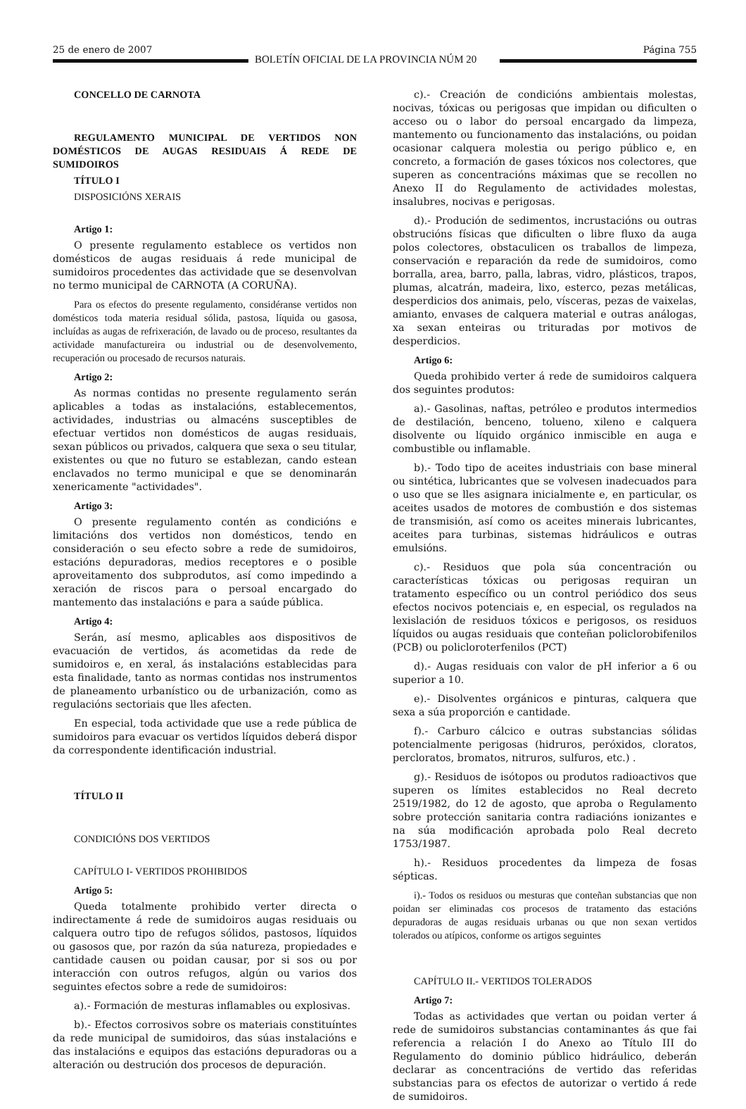25 de enero de 2007
BOLETÍN OFICIAL DE LA PROVINCIA NÚM 20
Página 755
CONCELLO DE CARNOTA
REGULAMENTO MUNICIPAL DE VERTIDOS NON DOMÉSTICOS DE AUGAS RESIDUAIS Á REDE DE SUMIDOIROS
TÍTULO I
DISPOSICIÓNS XERAIS
Artigo 1:
O presente regulamento establece os vertidos non domésticos de augas residuais á rede municipal de sumidoiros procedentes das actividade que se desenvolvan no termo municipal de CARNOTA (A CORUÑA).
Para os efectos do presente regulamento, considéranse vertidos non domésticos toda materia residual sólida, pastosa, líquida ou gasosa, incluídas as augas de refrixeración, de lavado ou de proceso, resultantes da actividade manufactureira ou industrial ou de desenvolvemento, recuperación ou procesado de recursos naturais.
Artigo 2:
As normas contidas no presente regulamento serán aplicables a todas as instalacións, establecementos, actividades, industrias ou almacéns susceptibles de efectuar vertidos non domésticos de augas residuais, sexan públicos ou privados, calquera que sexa o seu titular, existentes ou que no futuro se establezan, cando estean enclavados no termo municipal e que se denominarán xenericamente "actividades".
Artigo 3:
O presente regulamento contén as condicións e limitacións dos vertidos non domésticos, tendo en consideración o seu efecto sobre a rede de sumidoiros, estacións depuradoras, medios receptores e o posible aproveitamento dos subprodutos, así como impedindo a xeración de riscos para o persoal encargado do mantemento das instalacións e para a saúde pública.
Artigo 4:
Serán, así mesmo, aplicables aos dispositivos de evacuación de vertidos, ás acometidas da rede de sumidoiros e, en xeral, ás instalacións establecidas para esta finalidade, tanto as normas contidas nos instrumentos de planeamento urbanístico ou de urbanización, como as regulacións sectoriais que lles afecten.
En especial, toda actividade que use a rede pública de sumidoiros para evacuar os vertidos líquidos deberá dispor da correspondente identificación industrial.
TÍTULO II
CONDICIÓNS DOS VERTIDOS
CAPÍTULO I- VERTIDOS PROHIBIDOS
Artigo 5:
Queda totalmente prohibido verter directa o indirectamente á rede de sumidoiros augas residuais ou calquera outro tipo de refugos sólidos, pastosos, líquidos ou gasosos que, por razón da súa natureza, propiedades e cantidade causen ou poidan causar, por si sos ou por interacción con outros refugos, algún ou varios dos seguintes efectos sobre a rede de sumidoiros:
a).- Formación de mesturas inflamables ou explosivas.
b).- Efectos corrosivos sobre os materiais constituíntes da rede municipal de sumidoiros, das súas instalacións e das instalacións e equipos das estacións depuradoras ou a alteración ou destrución dos procesos de depuración.
c).- Creación de condicións ambientais molestas, nocivas, tóxicas ou perigosas que impidan ou dificulten o acceso ou o labor do persoal encargado da limpeza, mantemento ou funcionamento das instalacións, ou poidan ocasionar calquera molestia ou perigo público e, en concreto, a formación de gases tóxicos nos colectores, que superen as concentracións máximas que se recollen no Anexo II do Regulamento de actividades molestas, insalubres, nocivas e perigosas.
d).- Produción de sedimentos, incrustacións ou outras obstrucións físicas que dificulten o libre fluxo da auga polos colectores, obstaculicen os traballos de limpeza, conservación e reparación da rede de sumidoiros, como borralla, area, barro, palla, labras, vidro, plásticos, trapos, plumas, alcatrán, madeira, lixo, esterco, pezas metálicas, desperdicios dos animais, pelo, vísceras, pezas de vaixelas, amianto, envases de calquera material e outras análogas, xa sexan enteiras ou trituradas por motivos de desperdicios.
Artigo 6:
Queda prohibido verter á rede de sumidoiros calquera dos seguintes produtos:
a).- Gasolinas, naftas, petróleo e produtos intermedios de destilación, benceno, tolueno, xileno e calquera disolvente ou líquido orgánico inmiscible en auga e combustible ou inflamable.
b).- Todo tipo de aceites industriais con base mineral ou sintética, lubricantes que se volvesen inadecuados para o uso que se lles asignara inicialmente e, en particular, os aceites usados de motores de combustión e dos sistemas de transmisión, así como os aceites minerais lubricantes, aceites para turbinas, sistemas hidráulicos e outras emulsións.
c).- Residuos que pola súa concentración ou características tóxicas ou perigosas requiran un tratamento específico ou un control periódico dos seus efectos nocivos potenciais e, en especial, os regulados na lexislación de residuos tóxicos e perigosos, os residuos líquidos ou augas residuais que conteñan policlorobifenilos (PCB) ou policloroterfenilos (PCT)
d).- Augas residuais con valor de pH inferior a 6 ou superior a 10.
e).- Disolventes orgánicos e pinturas, calquera que sexa a súa proporción e cantidade.
f).- Carburo cálcico e outras substancias sólidas potencialmente perigosas (hidruros, peróxidos, cloratos, percloratos, bromatos, nitruros, sulfuros, etc.) .
g).- Residuos de isótopos ou produtos radioactivos que superen os límites establecidos no Real decreto 2519/1982, do 12 de agosto, que aproba o Regulamento sobre protección sanitaria contra radiacións ionizantes e na súa modificación aprobada polo Real decreto 1753/1987.
h).- Residuos procedentes da limpeza de fosas sépticas.
i).- Todos os residuos ou mesturas que conteñan substancias que non poidan ser eliminadas cos procesos de tratamento das estacións depuradoras de augas residuais urbanas ou que non sexan vertidos tolerados ou atípicos, conforme os artigos seguintes
CAPÍTULO II.- VERTIDOS TOLERADOS
Artigo 7:
Todas as actividades que vertan ou poidan verter á rede de sumidoiros substancias contaminantes ás que fai referencia a relación I do Anexo ao Título III do Regulamento do dominio público hidráulico, deberán declarar as concentracións de vertido das referidas substancias para os efectos de autorizar o vertido á rede de sumidoiros.